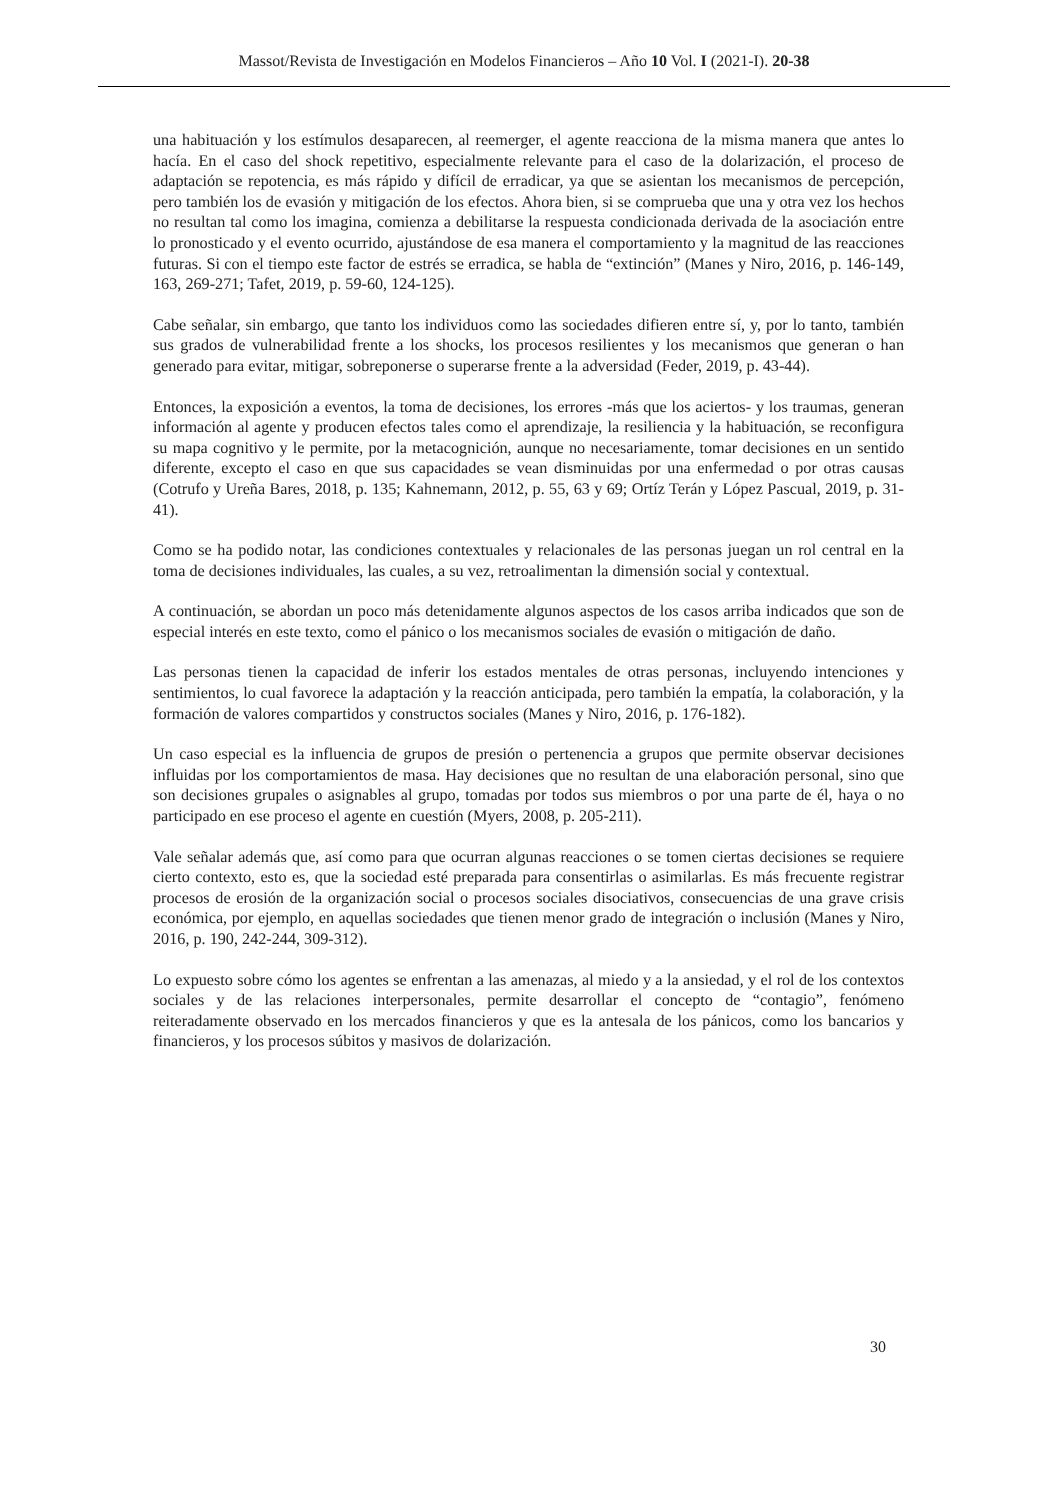Massot/Revista de Investigación en Modelos Financieros – Año 10 Vol. I (2021-I). 20-38
una habituación y los estímulos desaparecen, al reemerger, el agente reacciona de la misma manera que antes lo hacía. En el caso del shock repetitivo, especialmente relevante para el caso de la dolarización, el proceso de adaptación se repotencia, es más rápido y difícil de erradicar, ya que se asientan los mecanismos de percepción, pero también los de evasión y mitigación de los efectos. Ahora bien, si se comprueba que una y otra vez los hechos no resultan tal como los imagina, comienza a debilitarse la respuesta condicionada derivada de la asociación entre lo pronosticado y el evento ocurrido, ajustándose de esa manera el comportamiento y la magnitud de las reacciones futuras. Si con el tiempo este factor de estrés se erradica, se habla de “extinción” (Manes y Niro, 2016, p. 146-149, 163, 269-271; Tafet, 2019, p. 59-60, 124-125).
Cabe señalar, sin embargo, que tanto los individuos como las sociedades difieren entre sí, y, por lo tanto, también sus grados de vulnerabilidad frente a los shocks, los procesos resilientes y los mecanismos que generan o han generado para evitar, mitigar, sobreponerse o superarse frente a la adversidad (Feder, 2019, p. 43-44).
Entonces, la exposición a eventos, la toma de decisiones, los errores -más que los aciertos- y los traumas, generan información al agente y producen efectos tales como el aprendizaje, la resiliencia y la habituación, se reconfigura su mapa cognitivo y le permite, por la metacognición, aunque no necesariamente, tomar decisiones en un sentido diferente, excepto el caso en que sus capacidades se vean disminuidas por una enfermedad o por otras causas (Cotrufo y Ureña Bares, 2018, p. 135; Kahnemann, 2012, p. 55, 63 y 69; Ortíz Terán y López Pascual, 2019, p. 31-41).
Como se ha podido notar, las condiciones contextuales y relacionales de las personas juegan un rol central en la toma de decisiones individuales, las cuales, a su vez, retroalimentan la dimensión social y contextual.
A continuación, se abordan un poco más detenidamente algunos aspectos de los casos arriba indicados que son de especial interés en este texto, como el pánico o los mecanismos sociales de evasión o mitigación de daño.
Las personas tienen la capacidad de inferir los estados mentales de otras personas, incluyendo intenciones y sentimientos, lo cual favorece la adaptación y la reacción anticipada, pero también la empatía, la colaboración, y la formación de valores compartidos y constructos sociales (Manes y Niro, 2016, p. 176-182).
Un caso especial es la influencia de grupos de presión o pertenencia a grupos que permite observar decisiones influidas por los comportamientos de masa. Hay decisiones que no resultan de una elaboración personal, sino que son decisiones grupales o asignables al grupo, tomadas por todos sus miembros o por una parte de él, haya o no participado en ese proceso el agente en cuestión (Myers, 2008, p. 205-211).
Vale señalar además que, así como para que ocurran algunas reacciones o se tomen ciertas decisiones se requiere cierto contexto, esto es, que la sociedad esté preparada para consentirlas o asimilarlas. Es más frecuente registrar procesos de erosión de la organización social o procesos sociales disociativos, consecuencias de una grave crisis económica, por ejemplo, en aquellas sociedades que tienen menor grado de integración o inclusión (Manes y Niro, 2016, p. 190, 242-244, 309-312).
Lo expuesto sobre cómo los agentes se enfrentan a las amenazas, al miedo y a la ansiedad, y el rol de los contextos sociales y de las relaciones interpersonales, permite desarrollar el concepto de “contagio”, fenómeno reiteradamente observado en los mercados financieros y que es la antesala de los pánicos, como los bancarios y financieros, y los procesos súbitos y masivos de dolarización.
30